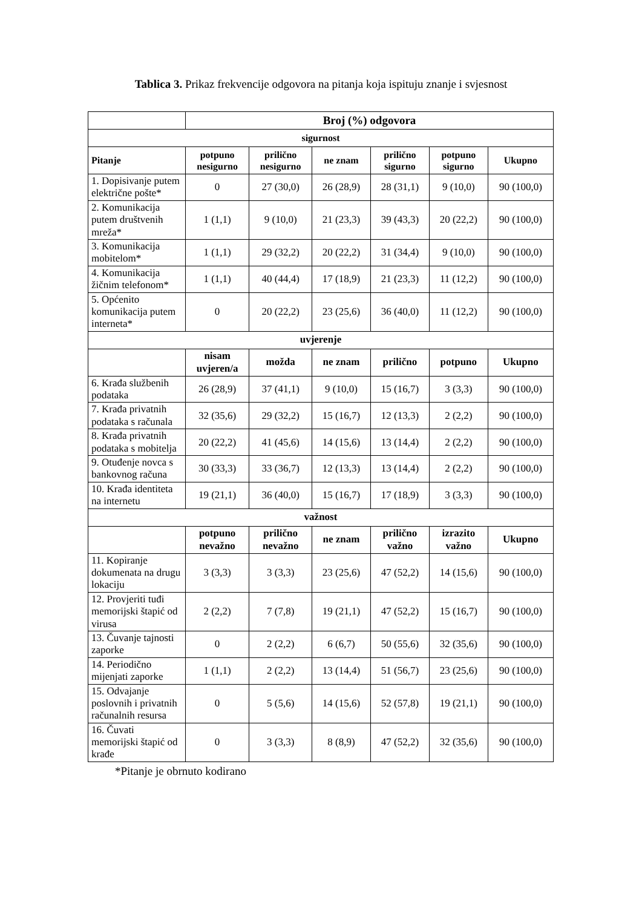Tablica 3. Prikaz frekvencije odgovora na pitanja koja ispituju znanje i svjesnost
| | Broj (%) odgovora | | | | | |
| --- | --- | --- | --- | --- | --- | --- |
| sigurnost | | | | | | |
| Pitanje | potpuno nesigurno | prilično nesigurno | ne znam | prilično sigurno | potpuno sigurno | Ukupno |
| 1. Dopisivanje putem električne pošte* | 0 | 27 (30,0) | 26 (28,9) | 28 (31,1) | 9 (10,0) | 90 (100,0) |
| 2. Komunikacija putem društvenih mreža* | 1 (1,1) | 9 (10,0) | 21 (23,3) | 39 (43,3) | 20 (22,2) | 90 (100,0) |
| 3. Komunikacija mobitelom* | 1 (1,1) | 29 (32,2) | 20 (22,2) | 31 (34,4) | 9 (10,0) | 90 (100,0) |
| 4. Komunikacija žičnim telefonom* | 1 (1,1) | 40 (44,4) | 17 (18,9) | 21 (23,3) | 11 (12,2) | 90 (100,0) |
| 5. Općenito komunikacija putem interneta* | 0 | 20 (22,2) | 23 (25,6) | 36 (40,0) | 11 (12,2) | 90 (100,0) |
| uvjerenje | | | | | | |
| | nisam uvjeren/a | možda | ne znam | prilično | potpuno | Ukupno |
| 6. Krađa službenih podataka | 26 (28,9) | 37 (41,1) | 9 (10,0) | 15 (16,7) | 3 (3,3) | 90 (100,0) |
| 7. Krađa privatnih podataka s računala | 32 (35,6) | 29 (32,2) | 15 (16,7) | 12 (13,3) | 2 (2,2) | 90 (100,0) |
| 8. Krađa privatnih podataka s mobitelja | 20 (22,2) | 41 (45,6) | 14 (15,6) | 13 (14,4) | 2 (2,2) | 90 (100,0) |
| 9. Otuđenje novca s bankovnog računa | 30 (33,3) | 33 (36,7) | 12 (13,3) | 13 (14,4) | 2 (2,2) | 90 (100,0) |
| 10. Krađa identiteta na internetu | 19 (21,1) | 36 (40,0) | 15 (16,7) | 17 (18,9) | 3 (3,3) | 90 (100,0) |
| važnost | | | | | | |
| | potpuno nevažno | prilično nevažno | ne znam | prilično važno | izrazito važno | Ukupno |
| 11. Kopiranje dokumenata na drugu lokaciju | 3 (3,3) | 3 (3,3) | 23 (25,6) | 47 (52,2) | 14 (15,6) | 90 (100,0) |
| 12. Provjeriti tuđi memorijski štapić od virusa | 2 (2,2) | 7 (7,8) | 19 (21,1) | 47 (52,2) | 15 (16,7) | 90 (100,0) |
| 13. Čuvanje tajnosti zaporke | 0 | 2 (2,2) | 6 (6,7) | 50 (55,6) | 32 (35,6) | 90 (100,0) |
| 14. Periodično mijenjati zaporke | 1 (1,1) | 2 (2,2) | 13 (14,4) | 51 (56,7) | 23 (25,6) | 90 (100,0) |
| 15. Odvajanje poslovnih i privatnih računalnih resursa | 0 | 5 (5,6) | 14 (15,6) | 52 (57,8) | 19 (21,1) | 90 (100,0) |
| 16. Čuvati memorijski štapić od krađe | 0 | 3 (3,3) | 8 (8,9) | 47 (52,2) | 32 (35,6) | 90 (100,0) |
*Pitanje je obrnuto kodirano